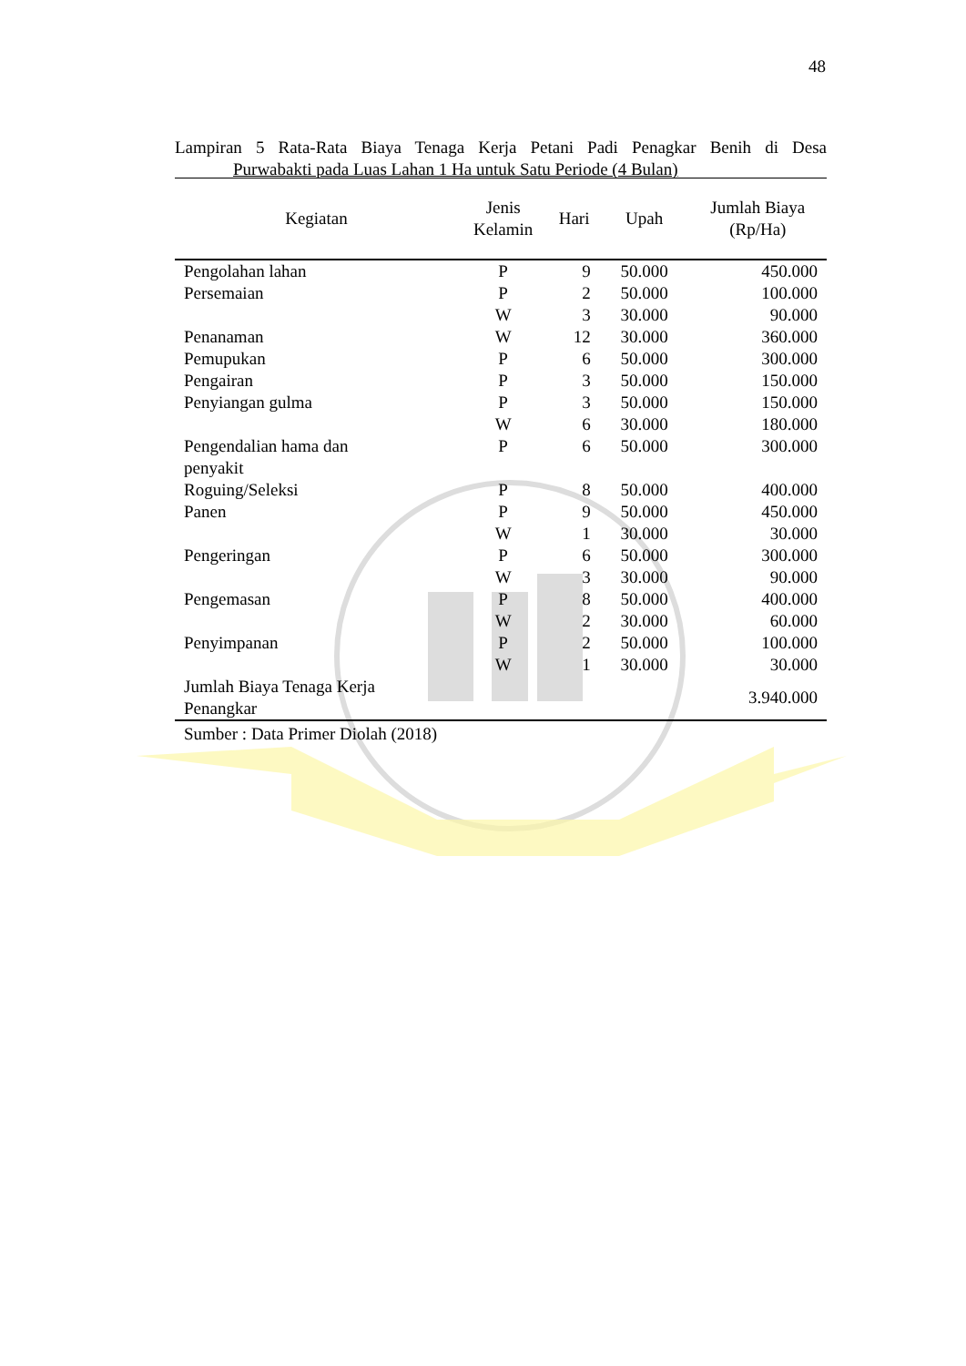48
Lampiran 5 Rata-Rata Biaya Tenaga Kerja Petani Padi Penagkar Benih di Desa
Purwabakti pada Luas Lahan 1 Ha untuk Satu Periode (4 Bulan)
| Kegiatan | Jenis Kelamin | Hari | Upah | Jumlah Biaya (Rp/Ha) |
| --- | --- | --- | --- | --- |
| Pengolahan lahan | P | 9 | 50.000 | 450.000 |
| Persemaian | P | 2 | 50.000 | 100.000 |
| | W | 3 | 30.000 | 90.000 |
| Penanaman | W | 12 | 30.000 | 360.000 |
| Pemupukan | P | 6 | 50.000 | 300.000 |
| Pengairan | P | 3 | 50.000 | 150.000 |
| Penyiangan gulma | P | 3 | 50.000 | 150.000 |
| | W | 6 | 30.000 | 180.000 |
| Pengendalian hama dan penyakit | P | 6 | 50.000 | 300.000 |
| Roguing/Seleksi | P | 8 | 50.000 | 400.000 |
| Panen | P | 9 | 50.000 | 450.000 |
| | W | 1 | 30.000 | 30.000 |
| Pengeringan | P | 6 | 50.000 | 300.000 |
| | W | 3 | 30.000 | 90.000 |
| Pengemasan | P | 8 | 50.000 | 400.000 |
| | W | 2 | 30.000 | 60.000 |
| Penyimpanan | P | 2 | 50.000 | 100.000 |
| | W | 1 | 30.000 | 30.000 |
| Jumlah Biaya Tenaga Kerja Penangkar | | | | 3.940.000 |
Sumber : Data Primer Diolah (2018)